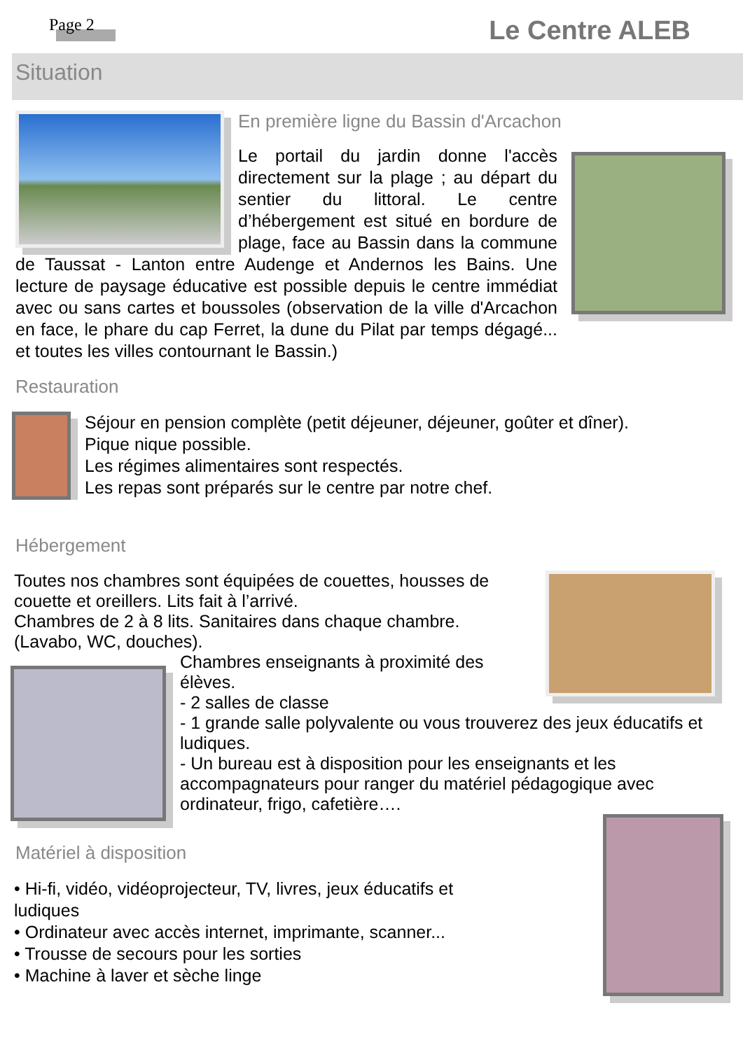Page 2 Le Centre ALEB
Situation
En première ligne du Bassin d'Arcachon
Le portail du jardin donne l'accès directement sur la plage ; au départ du sentier du littoral. Le centre d’hébergement est situé en bordure de plage, face au Bassin dans la commune de Taussat - Lanton entre Audenge et Andernos les Bains. Une lecture de paysage éducative est possible depuis le centre immédiat avec ou sans cartes et boussoles (observation de la ville d'Arcachon en face, le phare du cap Ferret, la dune du Pilat par temps dégagé... et toutes les villes contournant le Bassin.)
Restauration
Séjour en pension complète (petit déjeuner, déjeuner, goûter et dîner).
Pique nique possible.
Les régimes alimentaires sont respectés.
Les repas sont préparés sur le centre par notre chef.
Hébergement
Toutes nos chambres sont équipées de couettes, housses de couette et oreillers. Lits fait à l’arrivé.
Chambres de 2 à 8 lits. Sanitaires dans chaque chambre. (Lavabo, WC, douches).
Chambres enseignants à proximité des élèves.
- 2 salles de classe
- 1 grande salle polyvalente ou vous trouverez des jeux éducatifs et ludiques.
- Un bureau est à disposition pour les enseignants et les accompagnateurs pour ranger du matériel pédagogique avec ordinateur, frigo, cafetière….
Matériel à disposition
• Hi-fi, vidéo, vidéoprojecteur, TV, livres, jeux éducatifs et
ludiques
• Ordinateur avec accès internet, imprimante, scanner...
• Trousse de secours pour les sorties
• Machine à laver et sèche linge